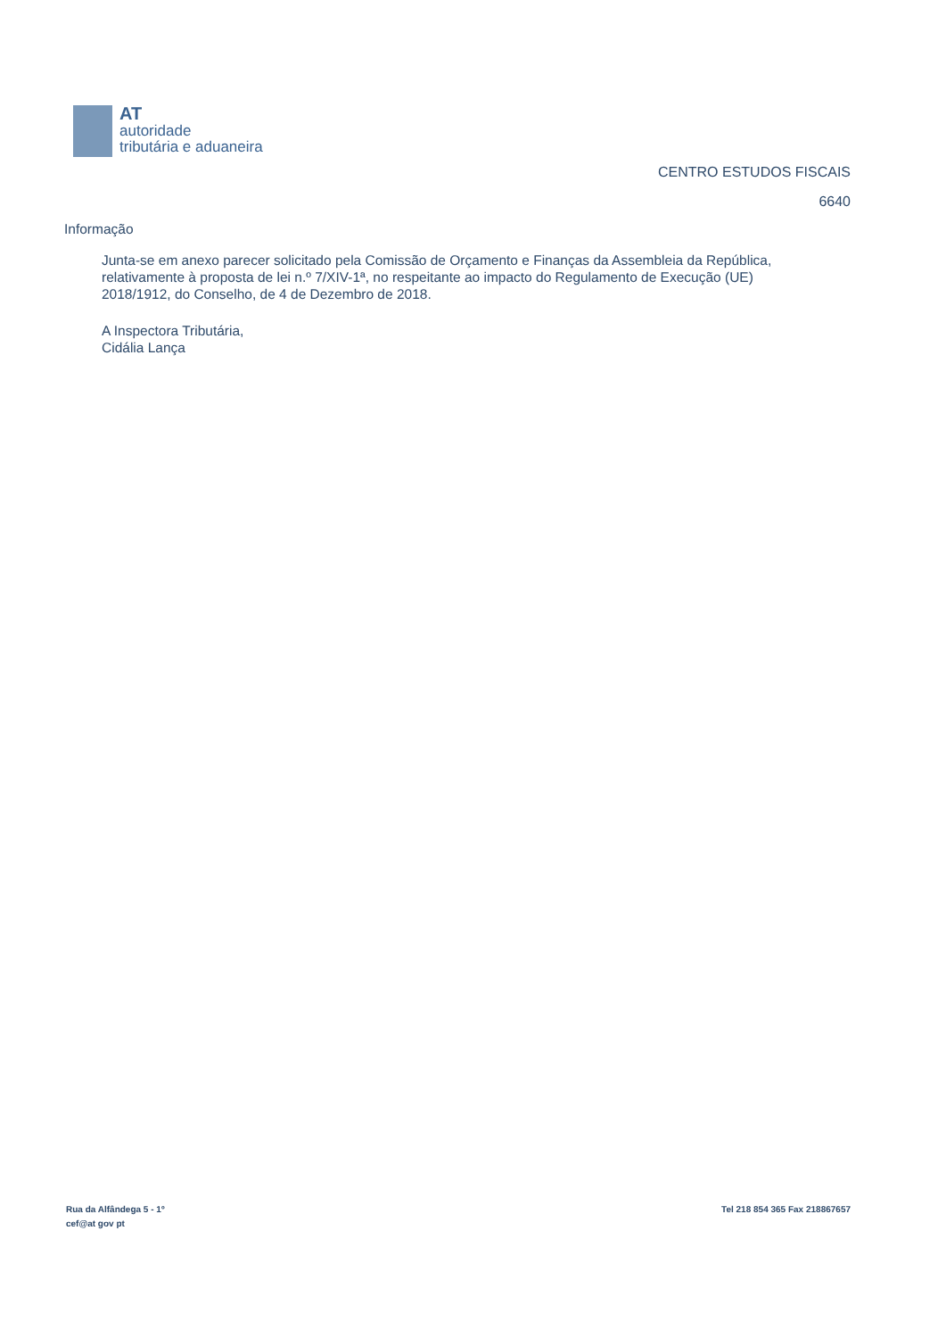AT
autoridade
tributária e aduaneira
CENTRO ESTUDOS FISCAIS
6640
Informação
Junta-se em anexo parecer solicitado pela Comissão de Orçamento e Finanças da Assembleia da República, relativamente à proposta de lei n.º 7/XIV-1ª, no respeitante ao impacto do Regulamento de Execução (UE) 2018/1912, do Conselho, de 4 de Dezembro de 2018.
A Inspectora Tributária,
Cidália Lança
Rua da Alfândega 5 - 1º
cef@at gov pt
Tel 218 854 365 Fax 218867657